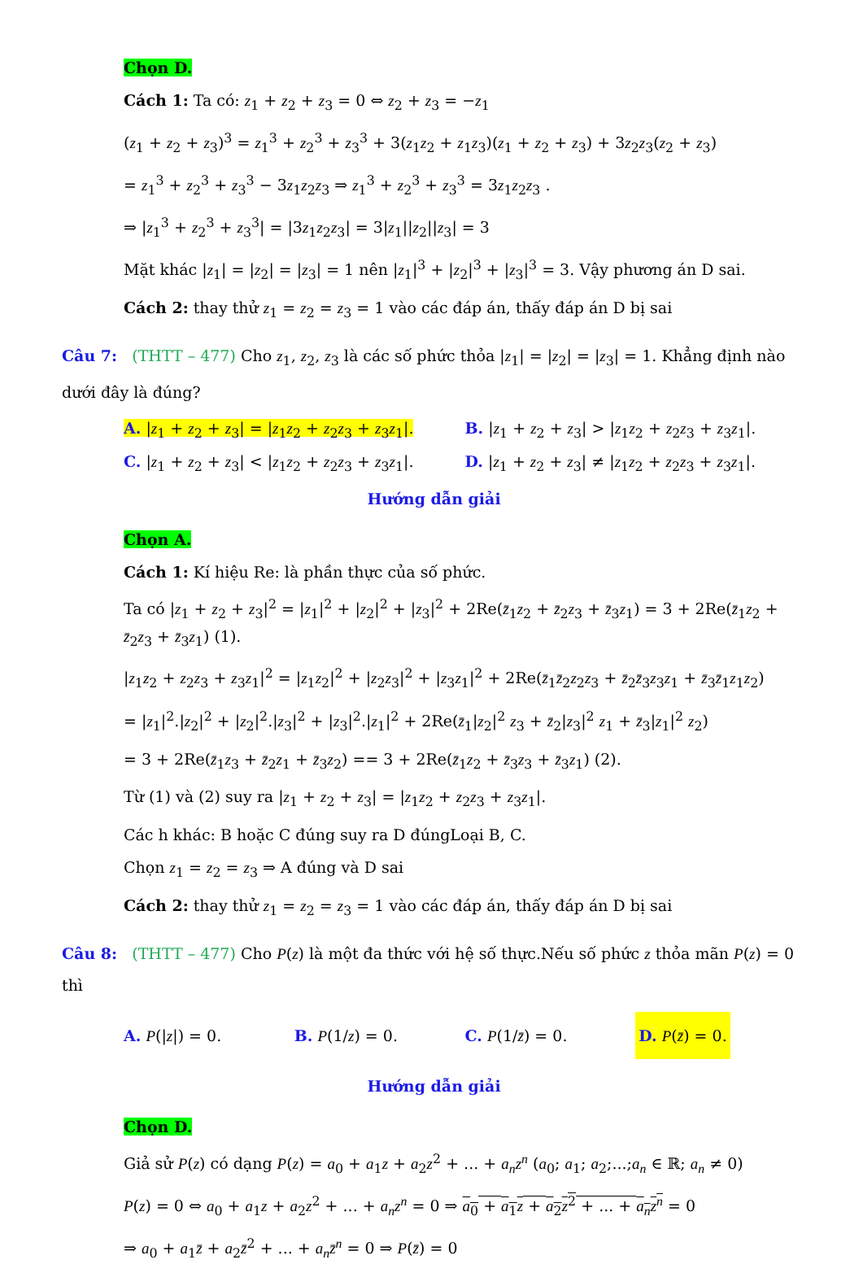Chọn D.
Cách 1: Ta có: z<sub>1</sub> + z<sub>2</sub> + z<sub>3</sub> = 0 ⇔ z<sub>2</sub> + z<sub>3</sub> = −z<sub>1</sub>
(z<sub>1</sub> + z<sub>2</sub> + z<sub>3</sub>)<sup>3</sup> = z<sub>1</sub><sup>3</sup> + z<sub>2</sub><sup>3</sup> + z<sub>3</sub><sup>3</sup> + 3(z<sub>1</sub>z<sub>2</sub> + z<sub>1</sub>z<sub>3</sub>)(z<sub>1</sub> + z<sub>2</sub> + z<sub>3</sub>) + 3z<sub>2</sub>z<sub>3</sub>(z<sub>2</sub> + z<sub>3</sub>)
= z<sub>1</sub><sup>3</sup> + z<sub>2</sub><sup>3</sup> + z<sub>3</sub><sup>3</sup> − 3z<sub>1</sub>z<sub>2</sub>z<sub>3</sub> ⇒ z<sub>1</sub><sup>3</sup> + z<sub>2</sub><sup>3</sup> + z<sub>3</sub><sup>3</sup> = 3z<sub>1</sub>z<sub>2</sub>z<sub>3</sub> .
⇒ |z<sub>1</sub><sup>3</sup> + z<sub>2</sub><sup>3</sup> + z<sub>3</sub><sup>3</sup>| = |3z<sub>1</sub>z<sub>2</sub>z<sub>3</sub>| = 3|z<sub>1</sub>||z<sub>2</sub>||z<sub>3</sub>| = 3
Mặt khác |z<sub>1</sub>| = |z<sub>2</sub>| = |z<sub>3</sub>| = 1 nên |z<sub>1</sub>|<sup>3</sup> + |z<sub>2</sub>|<sup>3</sup> + |z<sub>3</sub>|<sup>3</sup> = 3. Vậy phương án D sai.
Cách 2: thay thử z<sub>1</sub> = z<sub>2</sub> = z<sub>3</sub> = 1 vào các đáp án, thấy đáp án D bị sai
Câu 7: (THTT – 477) Cho z<sub>1</sub>, z<sub>2</sub>, z<sub>3</sub> là các số phức thỏa |z<sub>1</sub>| = |z<sub>2</sub>| = |z<sub>3</sub>| = 1. Khẳng định nào dưới đây là đúng?
A. |z<sub>1</sub> + z<sub>2</sub> + z<sub>3</sub>| = |z<sub>1</sub>z<sub>2</sub> + z<sub>2</sub>z<sub>3</sub> + z<sub>3</sub>z<sub>1</sub>|.
B. |z<sub>1</sub> + z<sub>2</sub> + z<sub>3</sub>| > |z<sub>1</sub>z<sub>2</sub> + z<sub>2</sub>z<sub>3</sub> + z<sub>3</sub>z<sub>1</sub>|.
C. |z<sub>1</sub> + z<sub>2</sub> + z<sub>3</sub>| < |z<sub>1</sub>z<sub>2</sub> + z<sub>2</sub>z<sub>3</sub> + z<sub>3</sub>z<sub>1</sub>|.
D. |z<sub>1</sub> + z<sub>2</sub> + z<sub>3</sub>| ≠ |z<sub>1</sub>z<sub>2</sub> + z<sub>2</sub>z<sub>3</sub> + z<sub>3</sub>z<sub>1</sub>|.
Hướng dẫn giải
Chọn A.
Cách 1: Kí hiệu Re: là phần thực của số phức.
Ta có |z<sub>1</sub> + z<sub>2</sub> + z<sub>3</sub>|<sup>2</sup> = |z<sub>1</sub>|<sup>2</sup> + |z<sub>2</sub>|<sup>2</sup> + |z<sub>3</sub>|<sup>2</sup> + 2Re(z̄<sub>1</sub>z<sub>2</sub> + z̄<sub>2</sub>z<sub>3</sub> + z̄<sub>3</sub>z<sub>1</sub>) = 3 + 2Re(z̄<sub>1</sub>z<sub>2</sub> + z̄<sub>2</sub>z<sub>3</sub> + z̄<sub>3</sub>z<sub>1</sub>) (1).
|z<sub>1</sub>z<sub>2</sub> + z<sub>2</sub>z<sub>3</sub> + z<sub>3</sub>z<sub>1</sub>|<sup>2</sup> = |z<sub>1</sub>z<sub>2</sub>|<sup>2</sup> + |z<sub>2</sub>z<sub>3</sub>|<sup>2</sup> + |z<sub>3</sub>z<sub>1</sub>|<sup>2</sup> + 2Re(z̄<sub>1</sub>z̄<sub>2</sub>z<sub>2</sub>z<sub>3</sub> + z̄<sub>2</sub>z̄<sub>3</sub>z<sub>3</sub>z<sub>1</sub> + z̄<sub>3</sub>z̄<sub>1</sub>z<sub>1</sub>z<sub>2</sub>)
= |z<sub>1</sub>|<sup>2</sup>.|z<sub>2</sub>|<sup>2</sup> + |z<sub>2</sub>|<sup>2</sup>.|z<sub>3</sub>|<sup>2</sup> + |z<sub>3</sub>|<sup>2</sup>.|z<sub>1</sub>|<sup>2</sup> + 2Re(z̄<sub>1</sub>|z<sub>2</sub>|<sup>2</sup> z<sub>3</sub> + z̄<sub>2</sub>|z<sub>3</sub>|<sup>2</sup> z<sub>1</sub> + z̄<sub>3</sub>|z<sub>1</sub>|<sup>2</sup> z<sub>2</sub>)
= 3 + 2Re(z̄<sub>1</sub>z<sub>3</sub> + z̄<sub>2</sub>z<sub>1</sub> + z̄<sub>3</sub>z<sub>2</sub>) == 3 + 2Re(z̄<sub>1</sub>z<sub>2</sub> + z̄<sub>3</sub>z<sub>3</sub> + z̄<sub>3</sub>z<sub>1</sub>) (2).
Từ (1) và (2) suy ra |z<sub>1</sub> + z<sub>2</sub> + z<sub>3</sub>| = |z<sub>1</sub>z<sub>2</sub> + z<sub>2</sub>z<sub>3</sub> + z<sub>3</sub>z<sub>1</sub>|.
Các h khác: B hoặc C đúng suy ra D đúngLoại B, C.
Chọn z<sub>1</sub> = z<sub>2</sub> = z<sub>3</sub> ⇒ A đúng và D sai
Cách 2: thay thử z<sub>1</sub> = z<sub>2</sub> = z<sub>3</sub> = 1 vào các đáp án, thấy đáp án D bị sai
Câu 8: (THTT – 477) Cho P(z) là một đa thức với hệ số thực.Nếu số phức z thỏa mãn P(z) = 0 thì
A. P(|z|) = 0. B. P(1/z) = 0. C. P(1/z̄) = 0.
D. P(z̄) = 0.
Hướng dẫn giải
Chọn D.
Giả sử P(z) có dạng P(z) = a<sub>0</sub> + a<sub>1</sub>z + a<sub>2</sub>z<sup>2</sup> + ... + a<sub>n</sub>z<sup>n</sup> (a<sub>0</sub>; a<sub>1</sub>; a<sub>2</sub>;...;a<sub>n</sub> ∈ ℝ; a<sub>n</sub> ≠ 0)
P(z) = 0 ⇔ a<sub>0</sub> + a<sub>1</sub>z + a<sub>2</sub>z<sup>2</sup> + ... + a<sub>n</sub>z<sup>n</sup> = 0 ⇒ a<sub>0</sub> + a<sub>1</sub>z + a<sub>2</sub>z<sup>2</sup> + ... + a<sub>n</sub>z<sup>n</sup> = 0
⇒ a<sub>0</sub> + a<sub>1</sub>z̄ + a<sub>2</sub>z̄<sup>2</sup> + ... + a<sub>n</sub>z̄<sup>n</sup> = 0 ⇒ P(z̄) = 0